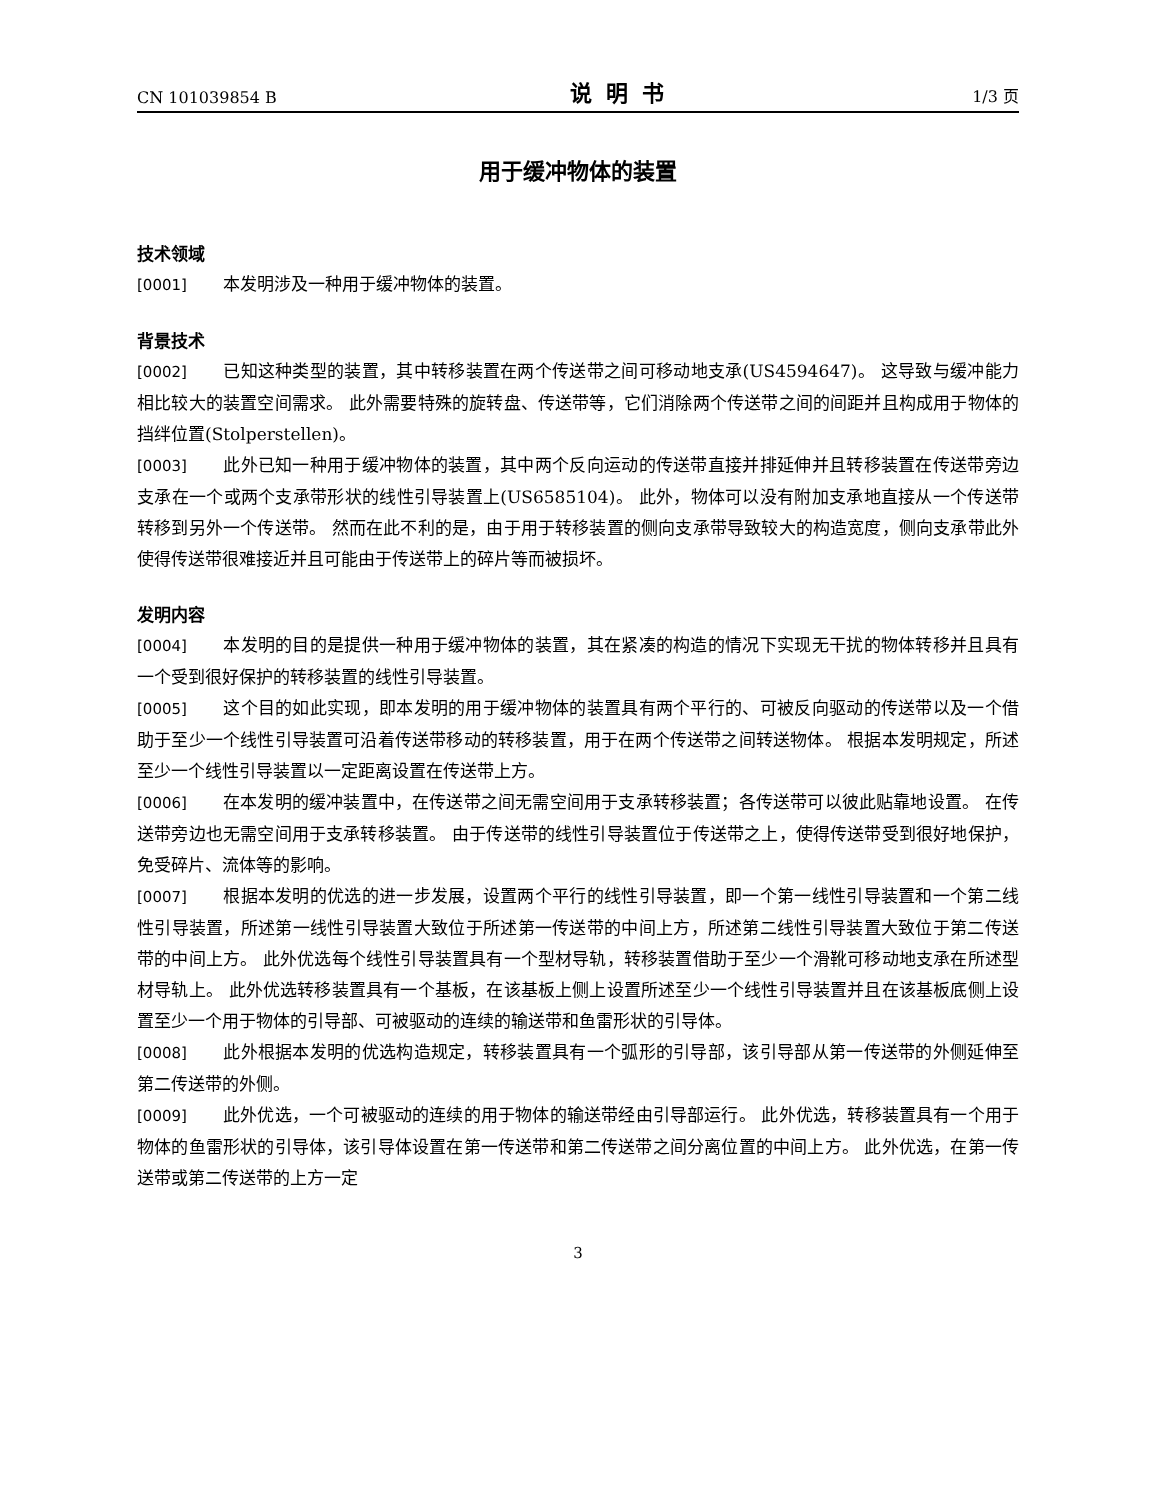CN 101039854 B 说明书 1/3 页
用于缓冲物体的装置
技术领域
[0001] 本发明涉及一种用于缓冲物体的装置。
背景技术
[0002] 已知这种类型的装置，其中转移装置在两个传送带之间可移动地支承(US4594647)。 这导致与缓冲能力相比较大的装置空间需求。 此外需要特殊的旋转盘、传送带等，它们消除两个传送带之间的间距并且构成用于物体的挡绊位置(Stolperstellen)。
[0003] 此外已知一种用于缓冲物体的装置，其中两个反向运动的传送带直接并排延伸并且转移装置在传送带旁边支承在一个或两个支承带形状的线性引导装置上(US6585104)。 此外，物体可以没有附加支承地直接从一个传送带转移到另外一个传送带。 然而在此不利的是，由于用于转移装置的侧向支承带导致较大的构造宽度，侧向支承带此外使得传送带很难接近并且可能由于传送带上的碎片等而被损坏。
发明内容
[0004] 本发明的目的是提供一种用于缓冲物体的装置，其在紧凑的构造的情况下实现无干扰的物体转移并且具有一个受到很好保护的转移装置的线性引导装置。
[0005] 这个目的如此实现，即本发明的用于缓冲物体的装置具有两个平行的、可被反向驱动的传送带以及一个借助于至少一个线性引导装置可沿着传送带移动的转移装置，用于在两个传送带之间转送物体。 根据本发明规定，所述至少一个线性引导装置以一定距离设置在传送带上方。
[0006] 在本发明的缓冲装置中，在传送带之间无需空间用于支承转移装置；各传送带可以彼此贴靠地设置。 在传送带旁边也无需空间用于支承转移装置。 由于传送带的线性引导装置位于传送带之上，使得传送带受到很好地保护，免受碎片、流体等的影响。
[0007] 根据本发明的优选的进一步发展，设置两个平行的线性引导装置，即一个第一线性引导装置和一个第二线性引导装置，所述第一线性引导装置大致位于所述第一传送带的中间上方，所述第二线性引导装置大致位于第二传送带的中间上方。 此外优选每个线性引导装置具有一个型材导轨，转移装置借助于至少一个滑靴可移动地支承在所述型材导轨上。 此外优选转移装置具有一个基板，在该基板上侧上设置所述至少一个线性引导装置并且在该基板底侧上设置至少一个用于物体的引导部、可被驱动的连续的输送带和鱼雷形状的引导体。
[0008] 此外根据本发明的优选构造规定，转移装置具有一个弧形的引导部，该引导部从第一传送带的外侧延伸至第二传送带的外侧。
[0009] 此外优选，一个可被驱动的连续的用于物体的输送带经由引导部运行。 此外优选，转移装置具有一个用于物体的鱼雷形状的引导体，该引导体设置在第一传送带和第二传送带之间分离位置的中间上方。 此外优选，在第一传送带或第二传送带的上方一定
3